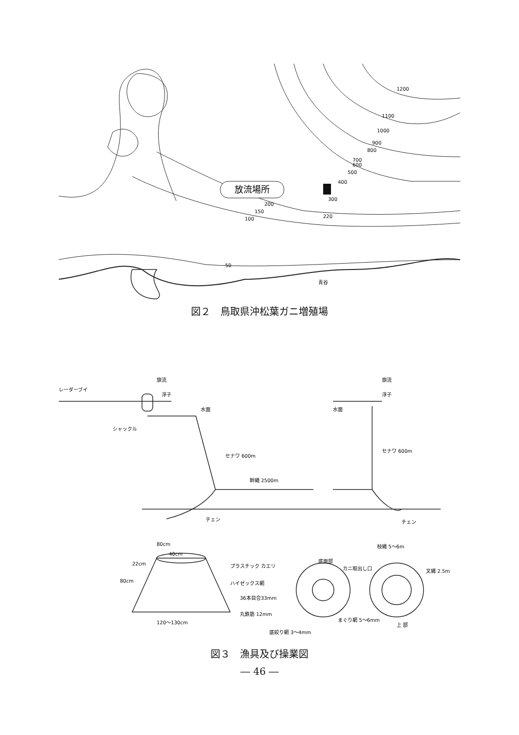放流場所
1200
1100
1000
900
800
700
600
500
400
300
200
150
100
50
220
青谷
図２　鳥取県沖松葉ガニ増殖場
レーダーブイ
旗流
浮子
水面
シャックル
セナワ 600m
幹縄 2500m
チェン
旗流
浮子
水面
セナワ 600m
チェン
80cm
40cm
22cm
80cm
プラスチック カエリ
ハイゼックス網
36本目合33mm
丸鉄筋 12mm
120〜130cm
枝縄 5〜6m
底面部
カニ取出し口
叉縄 2.5m
まぐり網 5〜6mm
上 部
底絞り網 3〜4mm
図３　漁具及び操業図
― 46 ―